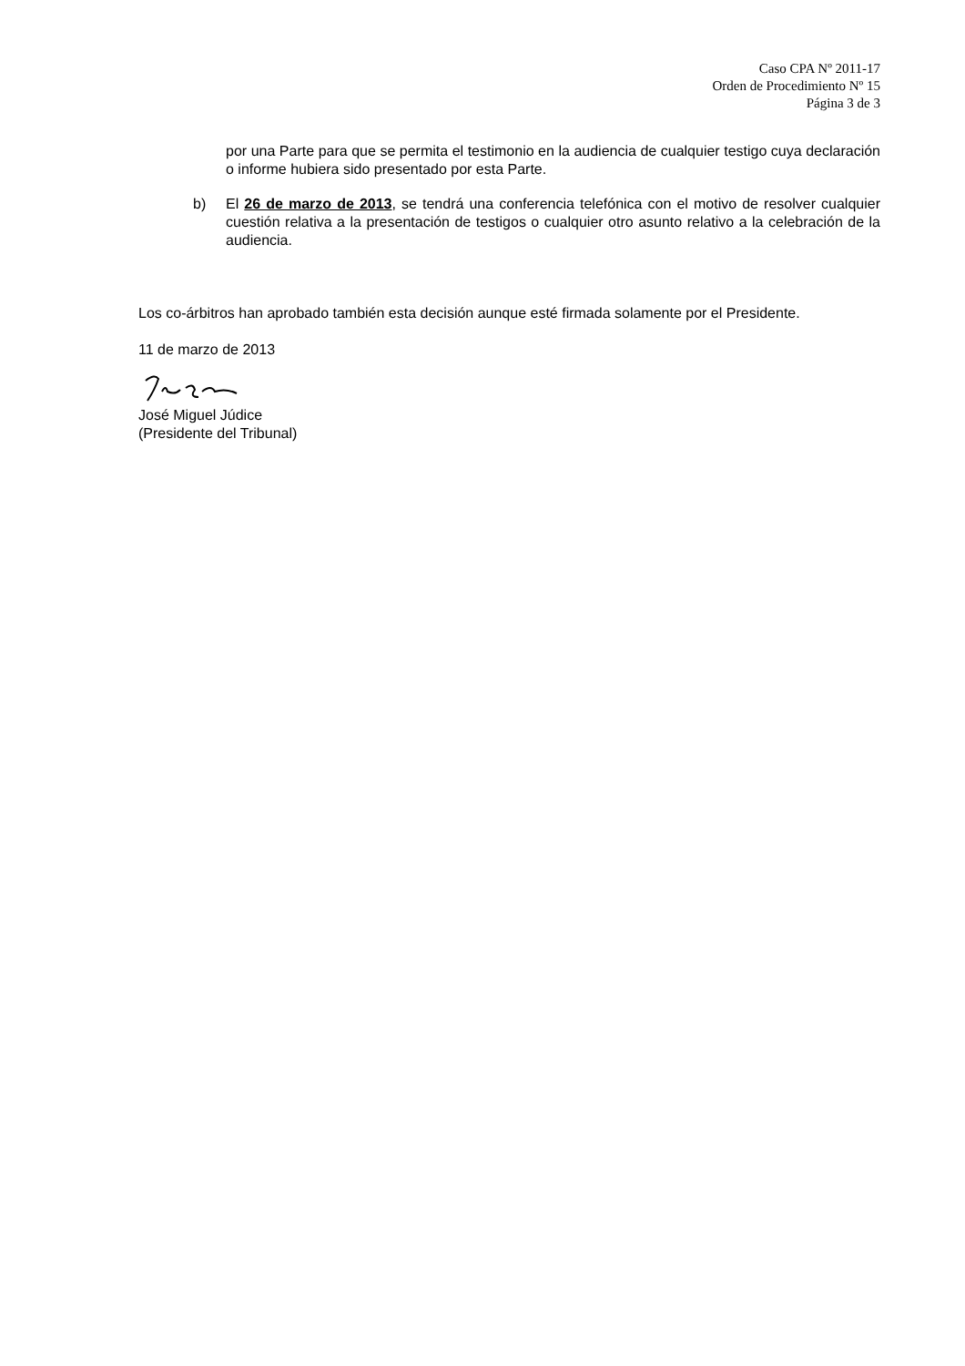Caso CPA Nº 2011-17
Orden de Procedimiento Nº 15
Página 3 de 3
por una Parte para que se permita el testimonio en la audiencia de cualquier testigo cuya declaración o informe hubiera sido presentado por esta Parte.
b) El 26 de marzo de 2013, se tendrá una conferencia telefónica con el motivo de resolver cualquier cuestión relativa a la presentación de testigos o cualquier otro asunto relativo a la celebración de la audiencia.
Los co-árbitros han aprobado también esta decisión aunque esté firmada solamente por el Presidente.
11 de marzo de 2013
José Miguel Júdice
(Presidente del Tribunal)